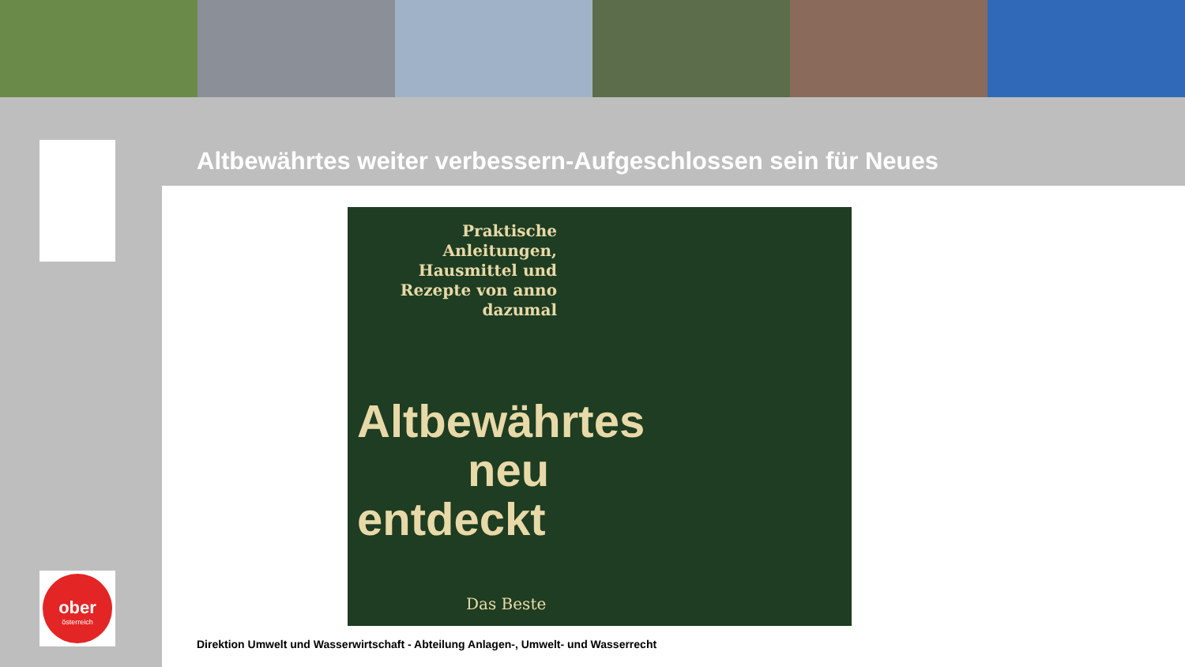ober
österreich
Altbewährtes weiter verbessern-Aufgeschlossen sein für Neues
Praktische Anleitungen, Hausmittel und Rezepte von anno dazumal
Altbewährtes
neu
entdeckt
Das Beste
Direktion Umwelt und Wasserwirtschaft - Abteilung Anlagen-, Umwelt- und Wasserrecht